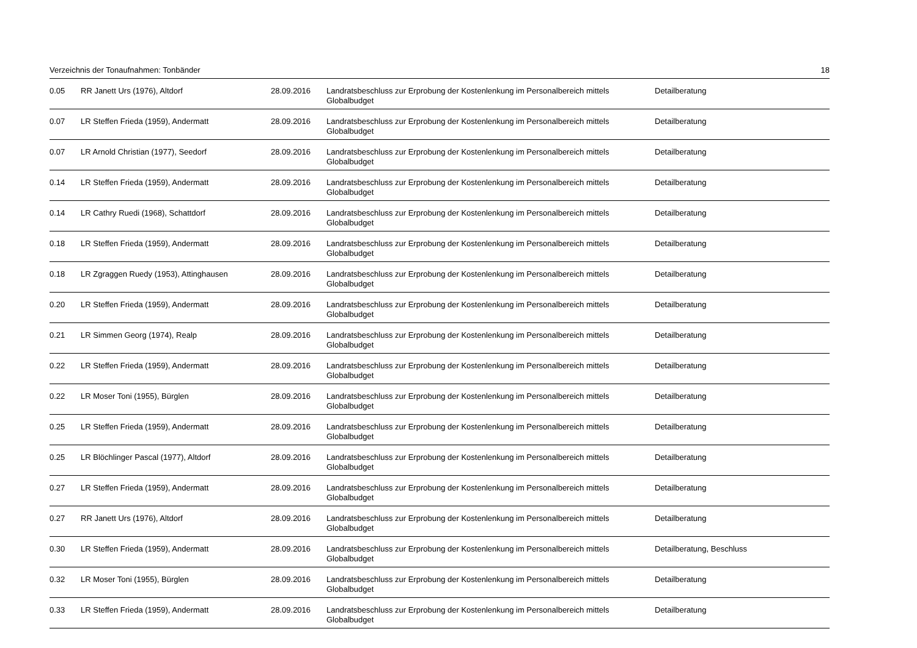Verzeichnis der Tonaufnahmen: Tonbänder 18
| 0.05 | RR Janett Urs (1976), Altdorf | 28.09.2016 | Landratsbeschluss zur Erprobung der Kostenlenkung im Personalbereich mittels Globalbudget | Detailberatung |
| 0.07 | LR Steffen Frieda (1959), Andermatt | 28.09.2016 | Landratsbeschluss zur Erprobung der Kostenlenkung im Personalbereich mittels Globalbudget | Detailberatung |
| 0.07 | LR Arnold Christian (1977), Seedorf | 28.09.2016 | Landratsbeschluss zur Erprobung der Kostenlenkung im Personalbereich mittels Globalbudget | Detailberatung |
| 0.14 | LR Steffen Frieda (1959), Andermatt | 28.09.2016 | Landratsbeschluss zur Erprobung der Kostenlenkung im Personalbereich mittels Globalbudget | Detailberatung |
| 0.14 | LR Cathry Ruedi (1968), Schattdorf | 28.09.2016 | Landratsbeschluss zur Erprobung der Kostenlenkung im Personalbereich mittels Globalbudget | Detailberatung |
| 0.18 | LR Steffen Frieda (1959), Andermatt | 28.09.2016 | Landratsbeschluss zur Erprobung der Kostenlenkung im Personalbereich mittels Globalbudget | Detailberatung |
| 0.18 | LR Zgraggen Ruedy (1953), Attinghausen | 28.09.2016 | Landratsbeschluss zur Erprobung der Kostenlenkung im Personalbereich mittels Globalbudget | Detailberatung |
| 0.20 | LR Steffen Frieda (1959), Andermatt | 28.09.2016 | Landratsbeschluss zur Erprobung der Kostenlenkung im Personalbereich mittels Globalbudget | Detailberatung |
| 0.21 | LR Simmen Georg (1974), Realp | 28.09.2016 | Landratsbeschluss zur Erprobung der Kostenlenkung im Personalbereich mittels Globalbudget | Detailberatung |
| 0.22 | LR Steffen Frieda (1959), Andermatt | 28.09.2016 | Landratsbeschluss zur Erprobung der Kostenlenkung im Personalbereich mittels Globalbudget | Detailberatung |
| 0.22 | LR Moser Toni (1955), Bürglen | 28.09.2016 | Landratsbeschluss zur Erprobung der Kostenlenkung im Personalbereich mittels Globalbudget | Detailberatung |
| 0.25 | LR Steffen Frieda (1959), Andermatt | 28.09.2016 | Landratsbeschluss zur Erprobung der Kostenlenkung im Personalbereich mittels Globalbudget | Detailberatung |
| 0.25 | LR Blöchlinger Pascal (1977), Altdorf | 28.09.2016 | Landratsbeschluss zur Erprobung der Kostenlenkung im Personalbereich mittels Globalbudget | Detailberatung |
| 0.27 | LR Steffen Frieda (1959), Andermatt | 28.09.2016 | Landratsbeschluss zur Erprobung der Kostenlenkung im Personalbereich mittels Globalbudget | Detailberatung |
| 0.27 | RR Janett Urs (1976), Altdorf | 28.09.2016 | Landratsbeschluss zur Erprobung der Kostenlenkung im Personalbereich mittels Globalbudget | Detailberatung |
| 0.30 | LR Steffen Frieda (1959), Andermatt | 28.09.2016 | Landratsbeschluss zur Erprobung der Kostenlenkung im Personalbereich mittels Globalbudget | Detailberatung, Beschluss |
| 0.32 | LR Moser Toni (1955), Bürglen | 28.09.2016 | Landratsbeschluss zur Erprobung der Kostenlenkung im Personalbereich mittels Globalbudget | Detailberatung |
| 0.33 | LR Steffen Frieda (1959), Andermatt | 28.09.2016 | Landratsbeschluss zur Erprobung der Kostenlenkung im Personalbereich mittels Globalbudget | Detailberatung |